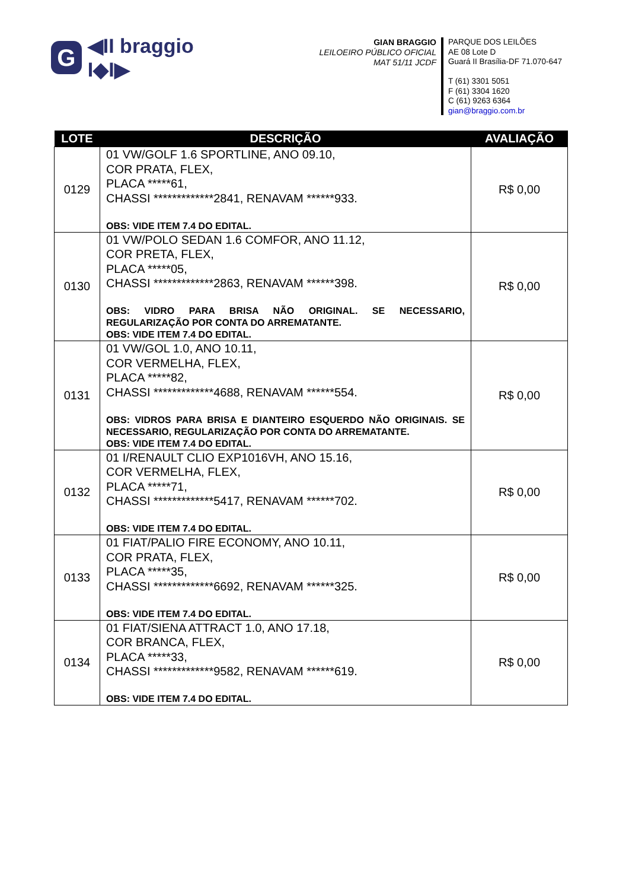G
◀II braggio I◆I▶
GIAN BRAGGIO
LEILOEIRO PÚBLICO OFICIAL
MAT 51/11 JCDF
PARQUE DOS LEILÕES
AE 08 Lote D
Guará II Brasília-DF 71.070-647
T (61) 3301 5051
F (61) 3304 1620
C (61) 9263 6364
gian@braggio.com.br
| LOTE | DESCRIÇÃO | AVALIAÇÃO |
| --- | --- | --- |
| 0129 | 01 VW/GOLF 1.6 SPORTLINE, ANO 09.10, COR PRATA, FLEX, PLACA *****61, CHASSI *************2841, RENAVAM ******933. OBS: VIDE ITEM 7.4 DO EDITAL. | R$ 0,00 |
| 0130 | 01 VW/POLO SEDAN 1.6 COMFOR, ANO 11.12, COR PRETA, FLEX, PLACA *****05, CHASSI *************2863, RENAVAM ******398. OBS: VIDRO PARA BRISA NÃO ORIGINAL. SE NECESSARIO, REGULARIZAÇÃO POR CONTA DO ARREMATANTE. OBS: VIDE ITEM 7.4 DO EDITAL. | R$ 0,00 |
| 0131 | 01 VW/GOL 1.0, ANO 10.11, COR VERMELHA, FLEX, PLACA *****82, CHASSI *************4688, RENAVAM ******554. OBS: VIDROS PARA BRISA E DIANTEIRO ESQUERDO NÃO ORIGINAIS. SE NECESSARIO, REGULARIZAÇÃO POR CONTA DO ARREMATANTE. OBS: VIDE ITEM 7.4 DO EDITAL. | R$ 0,00 |
| 0132 | 01 I/RENAULT CLIO EXP1016VH, ANO 15.16, COR VERMELHA, FLEX, PLACA *****71, CHASSI *************5417, RENAVAM ******702. OBS: VIDE ITEM 7.4 DO EDITAL. | R$ 0,00 |
| 0133 | 01 FIAT/PALIO FIRE ECONOMY, ANO 10.11, COR PRATA, FLEX, PLACA *****35, CHASSI *************6692, RENAVAM ******325. OBS: VIDE ITEM 7.4 DO EDITAL. | R$ 0,00 |
| 0134 | 01 FIAT/SIENA ATTRACT 1.0, ANO 17.18, COR BRANCA, FLEX, PLACA *****33, CHASSI *************9582, RENAVAM ******619. OBS: VIDE ITEM 7.4 DO EDITAL. | R$ 0,00 |